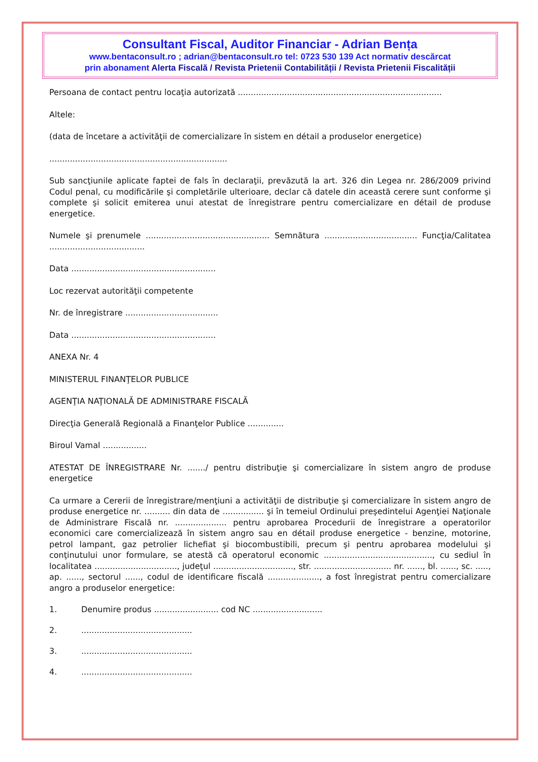Consultant Fiscal, Auditor Financiar - Adrian Bența
www.bentaconsult.ro ; adrian@bentaconsult.ro tel: 0723 530 139 Act normativ descărcat
prin abonament Alerta Fiscală / Revista Prietenii Contabilității / Revista Prietenii Fiscalității
Persoana de contact pentru locaţia autorizată ...............................................................................
Altele:
(data de încetare a activităţii de comercializare în sistem en détail a produselor energetice)
.....................................................................
Sub sancţiunile aplicate faptei de fals în declaraţii, prevăzută la art. 326 din Legea nr. 286/2009 privind Codul penal, cu modificările şi completările ulterioare, declar că datele din această cerere sunt conforme şi complete şi solicit emiterea unui atestat de înregistrare pentru comercializare en détail de produse energetice.
Numele şi prenumele ................................................ Semnătura .................................... Funcţia/Calitatea .....................................
Data ........................................................
Loc rezervat autorităţii competente
Nr. de înregistrare ....................................
Data ........................................................
ANEXA Nr. 4
MINISTERUL FINANŢELOR PUBLICE
AGENŢIA NAŢIONALĂ DE ADMINISTRARE FISCALĂ
Direcţia Generală Regională a Finanţelor Publice ..............
Biroul Vamal .................
ATESTAT DE ÎNREGISTRARE Nr. ......./ pentru distribuţie şi comercializare în sistem angro de produse energetice
Ca urmare a Cererii de înregistrare/menţiuni a activităţii de distribuţie şi comercializare în sistem angro de produse energetice nr. .......... din data de ................ şi în temeiul Ordinului preşedintelui Agenţiei Naţionale de Administrare Fiscală nr. .................... pentru aprobarea Procedurii de înregistrare a operatorilor economici care comercializează în sistem angro sau en détail produse energetice - benzine, motorine, petrol lampant, gaz petrolier lichefiat şi biocombustibili, precum şi pentru aprobarea modelului şi conţinutului unor formulare, se atestă că operatorul economic .........................................., cu sediul în localitatea ................................, judeţul ..............................., str. .............................. nr. ......, bl. ......, sc. ....., ap. ......, sectorul ......, codul de identificare fiscală ...................., a fost înregistrat pentru comercializare angro a produselor energetice:
1. Denumire produs ......................... cod NC ...........................
2............................................
3............................................
4............................................